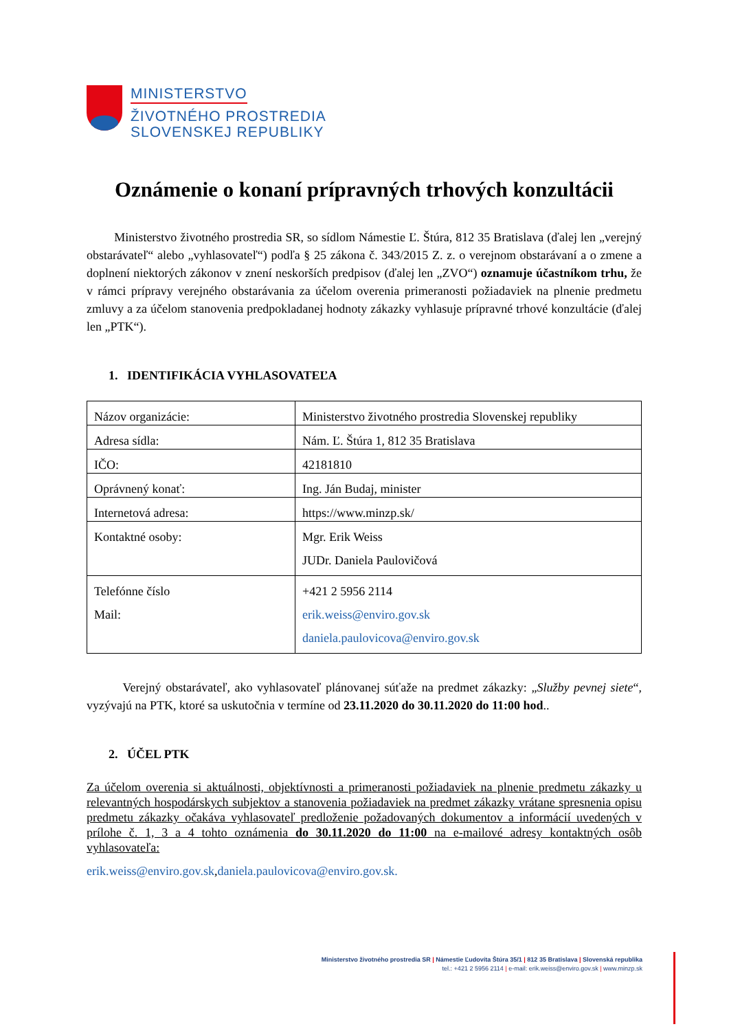MINISTERSTVO
ŽIVOTNÉHO PROSTREDIA
SLOVENSKEJ REPUBLIKY
Oznámenie o konaní prípravných trhových konzultácii
Ministerstvo životného prostredia SR, so sídlom Námestie Ľ. Štúra, 812 35 Bratislava (ďalej len „verejný obstarávateľ“ alebo „vyhlasovateľ“) podľa § 25 zákona č. 343/2015 Z. z. o verejnom obstarávaní a o zmene a doplnení niektorých zákonov v znení neskorších predpisov (ďalej len „ZVO“) oznamuje účastníkom trhu, že v rámci prípravy verejného obstarávania za účelom overenia primeranosti požiadaviek na plnenie predmetu zmluvy a za účelom stanovenia predpokladanej hodnoty zákazky vyhlasuje prípravné trhové konzultácie (ďalej len „PTK“).
1. IDENTIFIKÁCIA VYHLASOVATEĽA
| Názov organizácie: | Ministerstvo životného prostredia Slovenskej republiky |
| Adresa sídla: | Nám. Ľ. Štúra 1, 812 35 Bratislava |
| IČO: | 42181810 |
| Oprávnený konať: | Ing. Ján Budaj, minister |
| Internetová adresa: | https://www.minzp.sk/ |
| Kontaktné osoby: | Mgr. Erik Weiss JUDr. Daniela Paulovičová |
| Telefónne číslo Mail: | +421 2 5956 2114 erik.weiss@enviro.gov.sk daniela.paulovicova@enviro.gov.sk |
Verejný obstarávateľ, ako vyhlasovateľ plánovanej súťaže na predmet zákazky: „Služby pevnej siete“, vyzývajú na PTK, ktoré sa uskutočnia v termíne od 23.11.2020 do 30.11.2020 do 11:00 hod..
2. ÚČEL PTK
Za účelom overenia si aktuálnosti, objektívnosti a primeranosti požiadaviek na plnenie predmetu zákazky u relevantných hospodárskych subjektov a stanovenia požiadaviek na predmet zákazky vrátane spresnenia opisu predmetu zákazky očakáva vyhlasovateľ predloženie požadovaných dokumentov a informácií uvedených v prílohe č. 1, 3 a 4 tohto oznámenia do 30.11.2020 do 11:00 na e-mailové adresy kontaktných osôb vyhlasovateľa:
erik.weiss@enviro.gov.sk,daniela.paulovicova@enviro.gov.sk.
Ministerstvo životného prostredia SR | Námestie Ľudovíta Štúra 35/1 | 812 35 Bratislava | Slovenská republika
tel.: +421 2 5956 2114 | e-mail: erik.weiss@enviro.gov.sk | www.minzp.sk